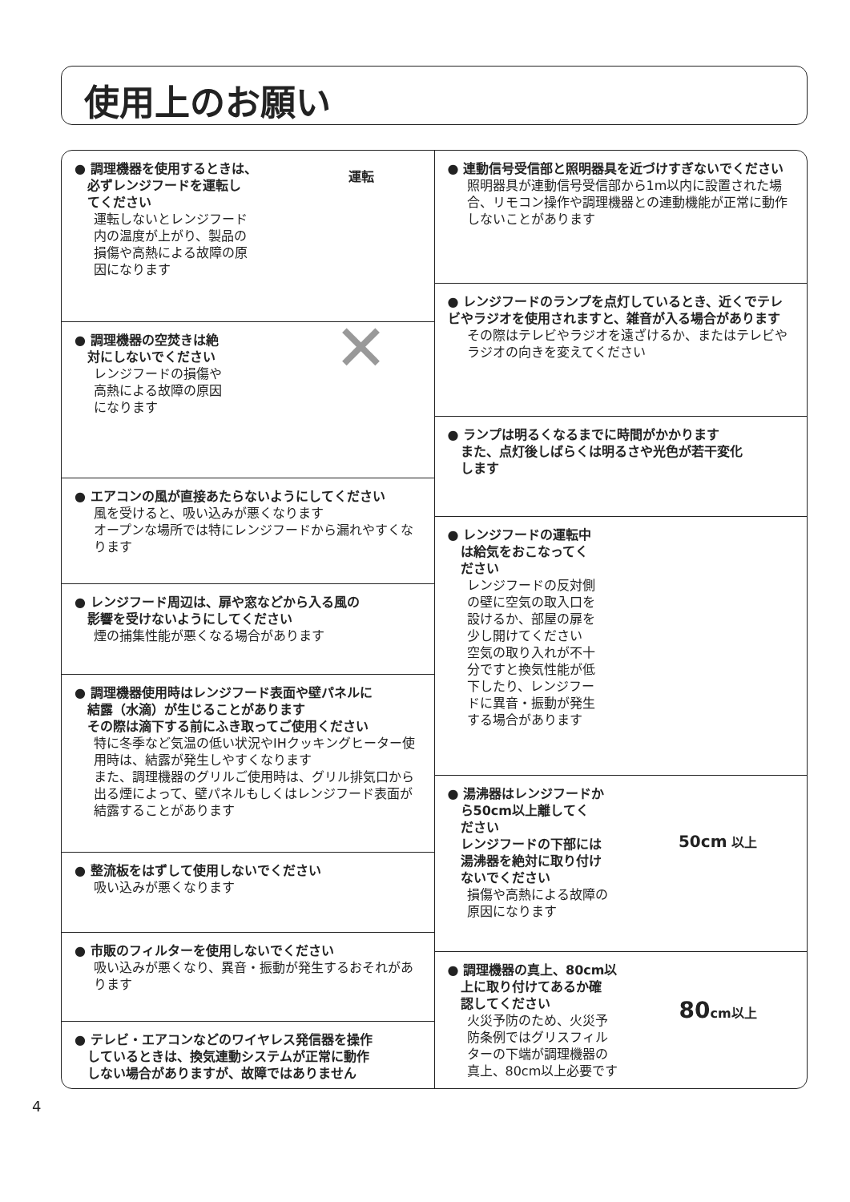使用上のお願い
運転
● 調理機器を使用するときは、
　必ずレンジフードを運転し
　てください
運転しないとレンジフード
内の温度が上がり、製品の
損傷や高熱による故障の原
因になります
✕
● 調理機器の空焚きは絶
　対にしないでください
レンジフードの損傷や
高熱による故障の原因
になります
● エアコンの風が直接あたらないようにしてください
風を受けると、吸い込みが悪くなります
オープンな場所では特にレンジフードから漏れやすくなります
● レンジフード周辺は、扉や窓などから入る風の
　影響を受けないようにしてください
煙の捕集性能が悪くなる場合があります
● 調理機器使用時はレンジフード表面や壁パネルに
　結露（水滴）が生じることがあります
　その際は滴下する前にふき取ってご使用ください
特に冬季など気温の低い状況やIHクッキングヒーター使用時は、結露が発生しやすくなります
また、調理機器のグリルご使用時は、グリル排気口から出る煙によって、壁パネルもしくはレンジフード表面が結露することがあります
● 整流板をはずして使用しないでください
吸い込みが悪くなります
● 市販のフィルターを使用しないでください
吸い込みが悪くなり、異音・振動が発生するおそれがあります
● テレビ・エアコンなどのワイヤレス発信器を操作
　しているときは、換気連動システムが正常に動作
　しない場合がありますが、故障ではありません
● 連動信号受信部と照明器具を近づけすぎないでください
照明器具が連動信号受信部から1m以内に設置された場合、リモコン操作や調理機器との連動機能が正常に動作しないことがあります
● レンジフードのランプを点灯しているとき、近くでテレビやラジオを使用されますと、雑音が入る場合があります
その際はテレビやラジオを遠ざけるか、またはテレビやラジオの向きを変えてください
● ランプは明るくなるまでに時間がかかります
　また、点灯後しばらくは明るさや光色が若干変化
　します
● レンジフードの運転中
　は給気をおこなってく
　ださい
レンジフードの反対側
の壁に空気の取入口を
設けるか、部屋の扉を
少し開けてください
空気の取り入れが不十
分ですと換気性能が低
下したり、レンジフー
ドに異音・振動が発生
する場合があります
50cm 以上
● 湯沸器はレンジフードか
　ら50cm以上離してく
　ださい
　レンジフードの下部には
　湯沸器を絶対に取り付け
　ないでください
損傷や高熱による故障の
原因になります
80cm以上
● 調理機器の真上、80cm以
　上に取り付けてあるか確
　認してください
火災予防のため、火災予
防条例ではグリスフィル
ターの下端が調理機器の
真上、80cm以上必要です
4